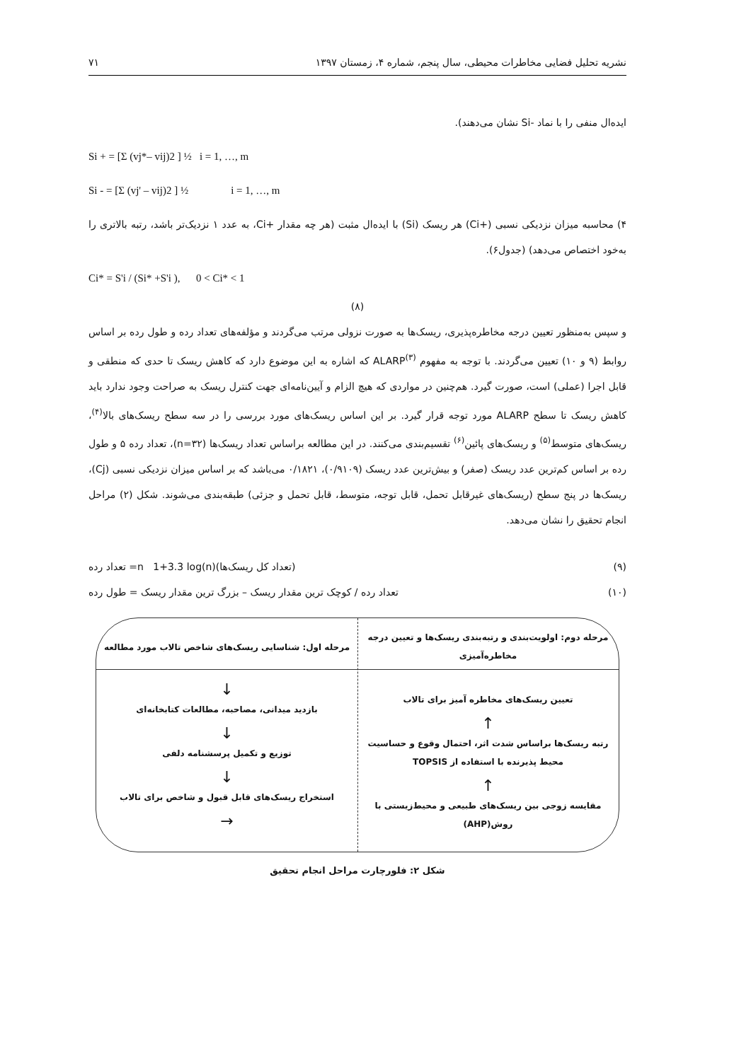نشریه تحلیل فضایی مخاطرات محیطی، سال پنجم، شماره ۴، زمستان ۱۳۹۷ ۷۱
ایده‌ال منفی را با نماد -Si نشان می‌دهند).
Si + = [Σ (vj*– vij)2 ] ½ i = 1, …, m
Si - = [Σ (vj' – vij)2 ] ½ i = 1, …, m
۴) محاسبه میزان نزدیکی نسبی (+Ci) هر ریسک (Si) با ایده‌ال مثبت (هر چه مقدار +Ci، به عدد ۱ نزدیک‌تر باشد، رتبه بالاتری را به‌خود اختصاص می‌دهد) (جدول۶).
Ci* = S'i / (Si* +S'i ), 0 < Ci* < 1
(۸)
و سپس به‌منظور تعیین درجه مخاطره‌پذیری، ریسک‌ها به صورت نزولی مرتب می‌گردند و مؤلفه‌های تعداد رده و طول رده بر اساس روابط (۹ و ۱۰) تعیین می‌گردند. با توجه به مفهوم ALARP<sup>(۳)</sup> که اشاره به این موضوع دارد که کاهش ریسک تا حدی که منطقی و قابل اجرا (عملی) است، صورت گیرد. هم‌چنین در مواردی که هیچ الزام و آیین‌نامه‌ای جهت کنترل ریسک به صراحت وجود ندارد باید کاهش ریسک تا سطح ALARP مورد توجه قرار گیرد. بر این اساس ریسک‌های مورد بررسی را در سه سطح ریسک‌های بالا<sup>(۴)</sup>، ریسک‌های متوسط<sup>(۵)</sup> و ریسک‌های پائین<sup>(۶)</sup> تقسیم‌بندی می‌کنند. در این مطالعه براساس تعداد ریسک‌ها (n=۳۲)، تعداد رده ۵ و طول رده بر اساس کم‌ترین عدد ریسک (صفر) و بیش‌ترین عدد ریسک (۰/۹۱۰۹)، ۰/۱۸۲۱ می‌باشد که بر اساس میزان نزدیکی نسبی (Cj)، ریسک‌ها در پنج سطح (ریسک‌های غیرقابل تحمل، قابل توجه، متوسط، قابل تحمل و جزئی) طبقه‌بندی می‌شوند. شکل (۲) مراحل انجام تحقیق را نشان می‌دهد.
(۹) (تعداد کل ریسک‌ها)n 1+3.3 log(n)= تعداد رده
(۱۰) تعداد رده / کوچک ترین مقدار ریسک – بزرگ ترین مقدار ریسک = طول رده
مرحله دوم: اولویت‌بندی و رتبه‌بندی ریسک‌ها و تعیین درجه مخاطره‌آمیزی
تعیین ریسک‌های مخاطره آمیز برای تالاب
↑
رتبه ریسک‌ها براساس شدت اثر، احتمال وقوع و حساسیت محیط پذیرنده با استفاده از TOPSIS
↑
مقایسه زوجی بین ریسک‌های طبیعی و محیط‌زیستی با روش(AHP)
مرحله اول: شناسایی ریسک‌های شاخص تالاب مورد مطالعه
↓
بازدید میدانی، مصاحبه، مطالعات کتابخانه‌ای
↓
توزیع و تکمیل پرسشنامه دلفی
↓
استخراج ریسک‌های قابل قبول و شاخص برای تالاب
→
شکل ۲: فلورچارت مراحل انجام تحقیق